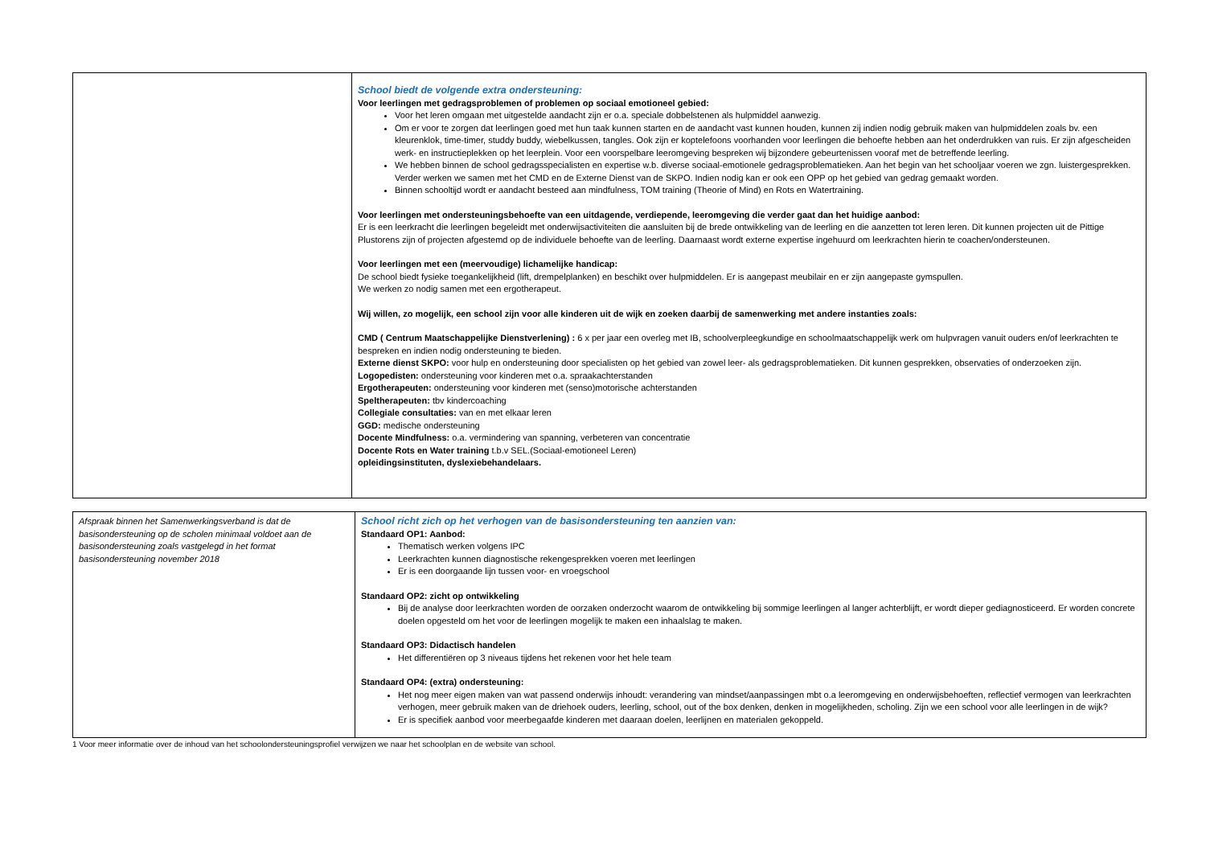| | School biedt de volgende extra ondersteuning: Voor leerlingen met gedragsproblemen of problemen op sociaal emotioneel gebied: Voor het leren omgaan met uitgestelde aandacht zijn er o.a. speciale dobbelstenen als hulpmiddel aanwezig. Om er voor te zorgen dat leerlingen goed met hun taak kunnen starten en de aandacht vast kunnen houden, kunnen zij indien nodig gebruik maken van hulpmiddelen zoals bv. een kleurenklok, time-timer, studdy buddy, wiebelkussen, tangles. Ook zijn er koptelefoons voorhanden voor leerlingen die behoefte hebben aan het onderdrukken van ruis. Er zijn afgescheiden werk- en instructieplekken op het leerplein. Voor een voorspelbare leeromgeving bespreken wij bijzondere gebeurtenissen vooraf met de betreffende leerling. We hebben binnen de school gedragsspecialisten en expertise w.b. diverse sociaal-emotionele gedragsproblematieken. Aan het begin van het schooljaar voeren we zgn. luistergesprekken. Verder werken we samen met het CMD en de Externe Dienst van de SKPO. Indien nodig kan er ook een OPP op het gebied van gedrag gemaakt worden. Binnen schooltijd wordt er aandacht besteed aan mindfulness, TOM training (Theorie of Mind) en Rots en Watertraining. Voor leerlingen met ondersteuningsbehoefte van een uitdagende, verdiepende, leeromgeving die verder gaat dan het huidige aanbod: Er is een leerkracht die leerlingen begeleidt met onderwijsactiviteiten die aansluiten bij de brede ontwikkeling van de leerling en die aanzetten tot leren leren. Dit kunnen projecten uit de Pittige Plustorens zijn of projecten afgestemd op de individuele behoefte van de leerling. Daarnaast wordt externe expertise ingehuurd om leerkrachten hierin te coachen/ondersteunen. Voor leerlingen met een (meervoudige) lichamelijke handicap: De school biedt fysieke toegankelijkheid (lift, drempelplanken) en beschikt over hulpmiddelen. Er is aangepast meubilair en er zijn aangepaste gymspullen. We werken zo nodig samen met een ergotherapeut. Wij willen, zo mogelijk, een school zijn voor alle kinderen uit de wijk en zoeken daarbij de samenwerking met andere instanties zoals: CMD ( Centrum Maatschappelijke Dienstverlening) : 6 x per jaar een overleg met IB, schoolverpleegkundige en schoolmaatschappelijk werk om hulpvragen vanuit ouders en/of leerkrachten te bespreken en indien nodig ondersteuning te bieden. Externe dienst SKPO: voor hulp en ondersteuning door specialisten op het gebied van zowel leer- als gedragsproblematieken. Dit kunnen gesprekken, observaties of onderzoeken zijn. Logopedisten: ondersteuning voor kinderen met o.a. spraakachterstanden Ergotherapeuten: ondersteuning voor kinderen met (senso)motorische achterstanden Speltherapeuten: tbv kindercoaching Collegiale consultaties: van en met elkaar leren GGD: medische ondersteuning Docente Mindfulness: o.a. vermindering van spanning, verbeteren van concentratie Docente Rots en Water training t.b.v SEL.(Sociaal-emotioneel Leren) opleidingsinstituten, dyslexiebehandelaars. |
| Afspraak binnen het Samenwerkingsverband is dat de basisondersteuning op de scholen minimaal voldoet aan de basisondersteuning zoals vastgelegd in het format basisondersteuning november 2018 | School richt zich op het verhogen van de basisondersteuning ten aanzien van: Standaard OP1: Aanbod: Thematisch werken volgens IPC Leerkrachten kunnen diagnostische rekengesprekken voeren met leerlingen Er is een doorgaande lijn tussen voor- en vroegschool Standaard OP2: zicht op ontwikkeling Bij de analyse door leerkrachten worden de oorzaken onderzocht waarom de ontwikkeling bij sommige leerlingen al langer achterblijft, er wordt dieper gediagnosticeerd. Er worden concrete doelen opgesteld om het voor de leerlingen mogelijk te maken een inhaalslag te maken. Standaard OP3: Didactisch handelen Het differentiëren op 3 niveaus tijdens het rekenen voor het hele team Standaard OP4: (extra) ondersteuning: Het nog meer eigen maken van wat passend onderwijs inhoudt: verandering van mindset/aanpassingen mbt o.a leeromgeving en onderwijsbehoeften, reflectief vermogen van leerkrachten verhogen, meer gebruik maken van de driehoek ouders, leerling, school, out of the box denken, denken in mogelijkheden, scholing. Zijn we een school voor alle leerlingen in de wijk? Er is specifiek aanbod voor meerbegaafde kinderen met daaraan doelen, leerlijnen en materialen gekoppeld. |
1 Voor meer informatie over de inhoud van het schoolondersteuningsprofiel verwijzen we naar het schoolplan en de website van school.